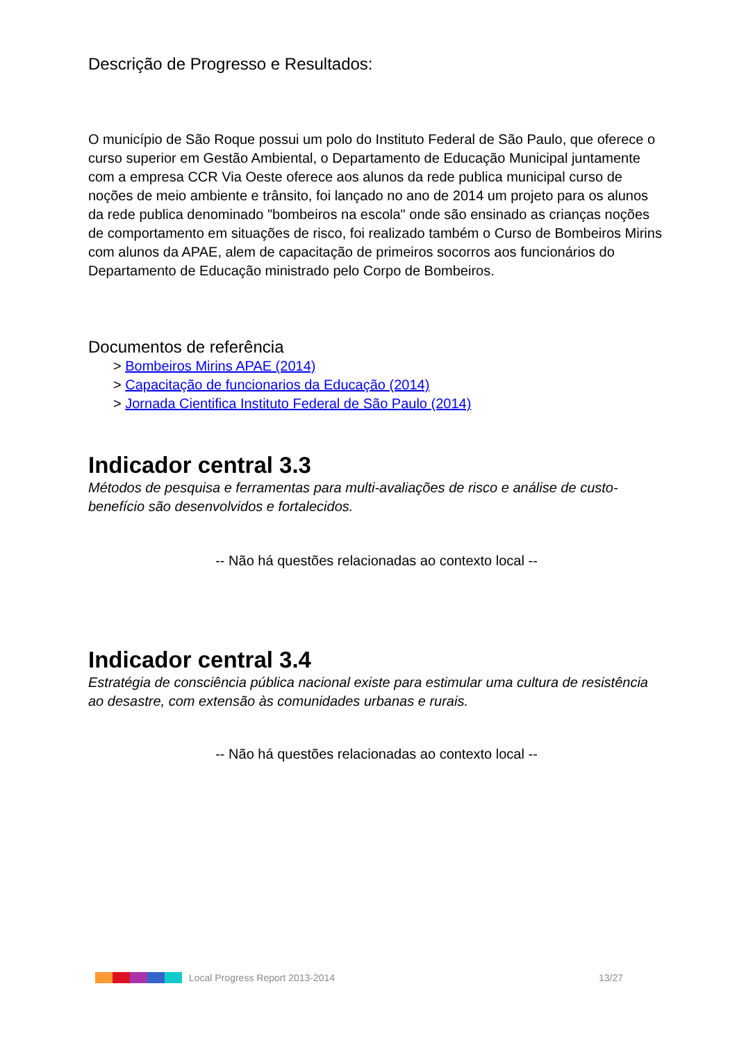Descrição de Progresso e Resultados:
O município de São Roque possui um polo do Instituto Federal de São Paulo, que oferece o curso superior em Gestão Ambiental, o Departamento de Educação Municipal juntamente com a empresa CCR Via Oeste oferece aos alunos da rede publica municipal curso de noções de meio ambiente e trânsito, foi lançado no ano de 2014 um projeto para os alunos da rede publica denominado "bombeiros na escola" onde são ensinado as crianças noções de comportamento em situações de risco, foi realizado também o Curso de Bombeiros Mirins com alunos da APAE, alem de capacitação de primeiros socorros aos funcionários do Departamento de Educação ministrado pelo Corpo de Bombeiros.
Documentos de referência
> Bombeiros Mirins APAE (2014)
> Capacitação de funcionarios da Educação (2014)
> Jornada Cientifica Instituto Federal de São Paulo (2014)
Indicador central 3.3
Métodos de pesquisa e ferramentas para multi-avaliações de risco e análise de custo-benefício são desenvolvidos e fortalecidos.
-- Não há questões relacionadas ao contexto local --
Indicador central 3.4
Estratégia de consciência pública nacional existe para estimular uma cultura de resistência ao desastre, com extensão às comunidades urbanas e rurais.
-- Não há questões relacionadas ao contexto local --
Local Progress Report 2013-2014 13/27